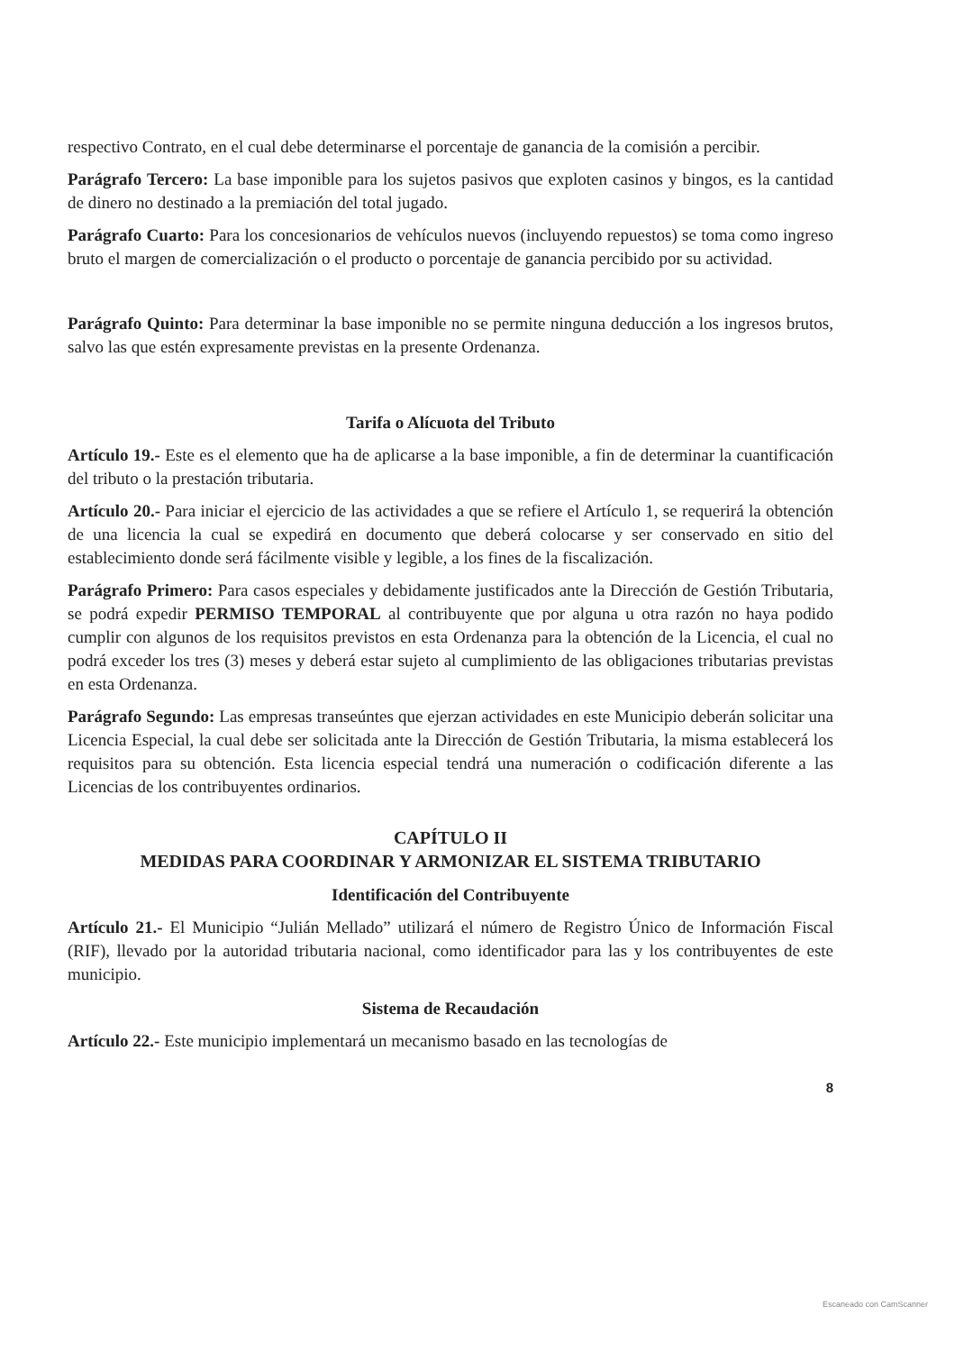respectivo Contrato, en el cual debe determinarse el porcentaje de ganancia de la comisión a percibir.
Parágrafo Tercero: La base imponible para los sujetos pasivos que exploten casinos y bingos, es la cantidad de dinero no destinado a la premiación del total jugado.
Parágrafo Cuarto: Para los concesionarios de vehículos nuevos (incluyendo repuestos) se toma como ingreso bruto el margen de comercialización o el producto o porcentaje de ganancia percibido por su actividad.
Parágrafo Quinto: Para determinar la base imponible no se permite ninguna deducción a los ingresos brutos, salvo las que estén expresamente previstas en la presente Ordenanza.
Tarifa o Alícuota del Tributo
Artículo 19.- Este es el elemento que ha de aplicarse a la base imponible, a fin de determinar la cuantificación del tributo o la prestación tributaria.
Artículo 20.- Para iniciar el ejercicio de las actividades a que se refiere el Artículo 1, se requerirá la obtención de una licencia la cual se expedirá en documento que deberá colocarse y ser conservado en sitio del establecimiento donde será fácilmente visible y legible, a los fines de la fiscalización.
Parágrafo Primero: Para casos especiales y debidamente justificados ante la Dirección de Gestión Tributaria, se podrá expedir PERMISO TEMPORAL al contribuyente que por alguna u otra razón no haya podido cumplir con algunos de los requisitos previstos en esta Ordenanza para la obtención de la Licencia, el cual no podrá exceder los tres (3) meses y deberá estar sujeto al cumplimiento de las obligaciones tributarias previstas en esta Ordenanza.
Parágrafo Segundo: Las empresas transeúntes que ejerzan actividades en este Municipio deberán solicitar una Licencia Especial, la cual debe ser solicitada ante la Dirección de Gestión Tributaria, la misma establecerá los requisitos para su obtención. Esta licencia especial tendrá una numeración o codificación diferente a las Licencias de los contribuyentes ordinarios.
CAPÍTULO II
MEDIDAS PARA COORDINAR Y ARMONIZAR EL SISTEMA TRIBUTARIO
Identificación del Contribuyente
Artículo 21.- El Municipio “Julián Mellado” utilizará el número de Registro Único de Información Fiscal (RIF), llevado por la autoridad tributaria nacional, como identificador para las y los contribuyentes de este municipio.
Sistema de Recaudación
Artículo 22.- Este municipio implementará un mecanismo basado en las tecnologías de
8
Escaneado con CamScanner